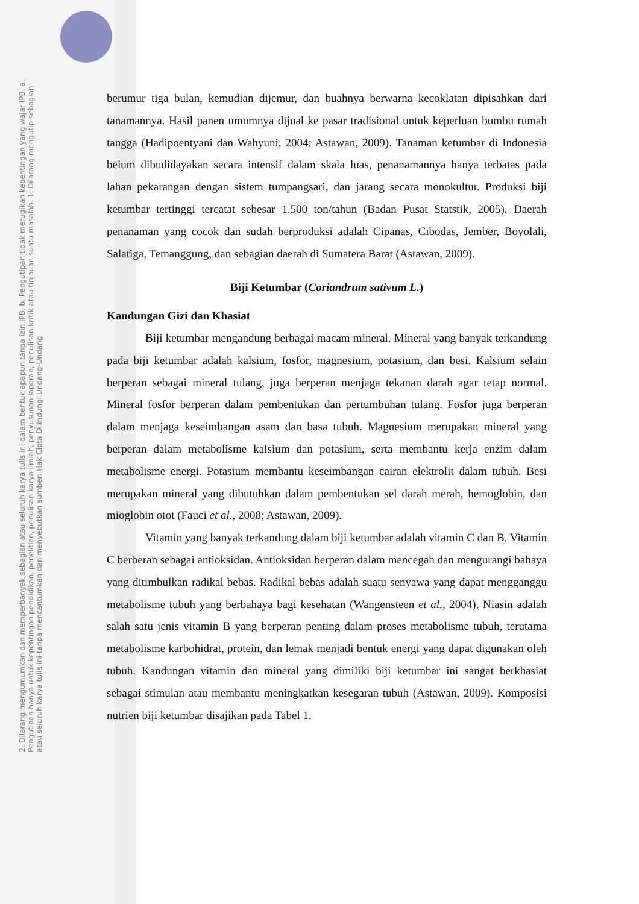2. Dilarang mengumumkan dan memperbanyak sebagian atau seluruh karya tulis ini dalam bentuk apapun tanpa izin IPB. b. Pengutipan tidak merugikan kepentingan yang wajar IPB. a. Pengutipan hanya untuk kepentingan pendidikan, penelitian, penulisan karya ilmiah, penyusunan laporan, penulisan kritik atau tinjauan suatu masalah. 1. Dilarang mengutip sebagian atau seluruh karya tulis ini tanpa mencantumkan dan menyebutkan sumber: Hak Cipta Dilindungi Undang-Undang
berumur tiga bulan, kemudian dijemur, dan buahnya berwarna kecoklatan dipisahkan dari tanamannya. Hasil panen umumnya dijual ke pasar tradisional untuk keperluan bumbu rumah tangga (Hadipoentyani dan Wahyuni, 2004; Astawan, 2009). Tanaman ketumbar di Indonesia belum dibudidayakan secara intensif dalam skala luas, penanamannya hanya terbatas pada lahan pekarangan dengan sistem tumpangsari, dan jarang secara monokultur. Produksi biji ketumbar tertinggi tercatat sebesar 1.500 ton/tahun (Badan Pusat Statstik, 2005). Daerah penanaman yang cocok dan sudah berproduksi adalah Cipanas, Cibodas, Jember, Boyolali, Salatiga, Temanggung, dan sebagian daerah di Sumatera Barat (Astawan, 2009).
Biji Ketumbar (Coriandrum sativum L.)
Kandungan Gizi dan Khasiat
Biji ketumbar mengandung berbagai macam mineral. Mineral yang banyak terkandung pada biji ketumbar adalah kalsium, fosfor, magnesium, potasium, dan besi. Kalsium selain berperan sebagai mineral tulang, juga berperan menjaga tekanan darah agar tetap normal. Mineral fosfor berperan dalam pembentukan dan pertumbuhan tulang. Fosfor juga berperan dalam menjaga keseimbangan asam dan basa tubuh. Magnesium merupakan mineral yang berperan dalam metabolisme kalsium dan potasium, serta membantu kerja enzim dalam metabolisme energi. Potasium membantu keseimbangan cairan elektrolit dalam tubuh. Besi merupakan mineral yang dibutuhkan dalam pembentukan sel darah merah, hemoglobin, dan mioglobin otot (Fauci et al., 2008; Astawan, 2009).
Vitamin yang banyak terkandung dalam biji ketumbar adalah vitamin C dan B. Vitamin C berberan sebagai antioksidan. Antioksidan berperan dalam mencegah dan mengurangi bahaya yang ditimbulkan radikal bebas. Radikal bebas adalah suatu senyawa yang dapat mengganggu metabolisme tubuh yang berbahaya bagi kesehatan (Wangensteen et al., 2004). Niasin adalah salah satu jenis vitamin B yang berperan penting dalam proses metabolisme tubuh, terutama metabolisme karbohidrat, protein, dan lemak menjadi bentuk energi yang dapat digunakan oleh tubuh. Kandungan vitamin dan mineral yang dimiliki biji ketumbar ini sangat berkhasiat sebagai stimulan atau membantu meningkatkan kesegaran tubuh (Astawan, 2009). Komposisi nutrien biji ketumbar disajikan pada Tabel 1.